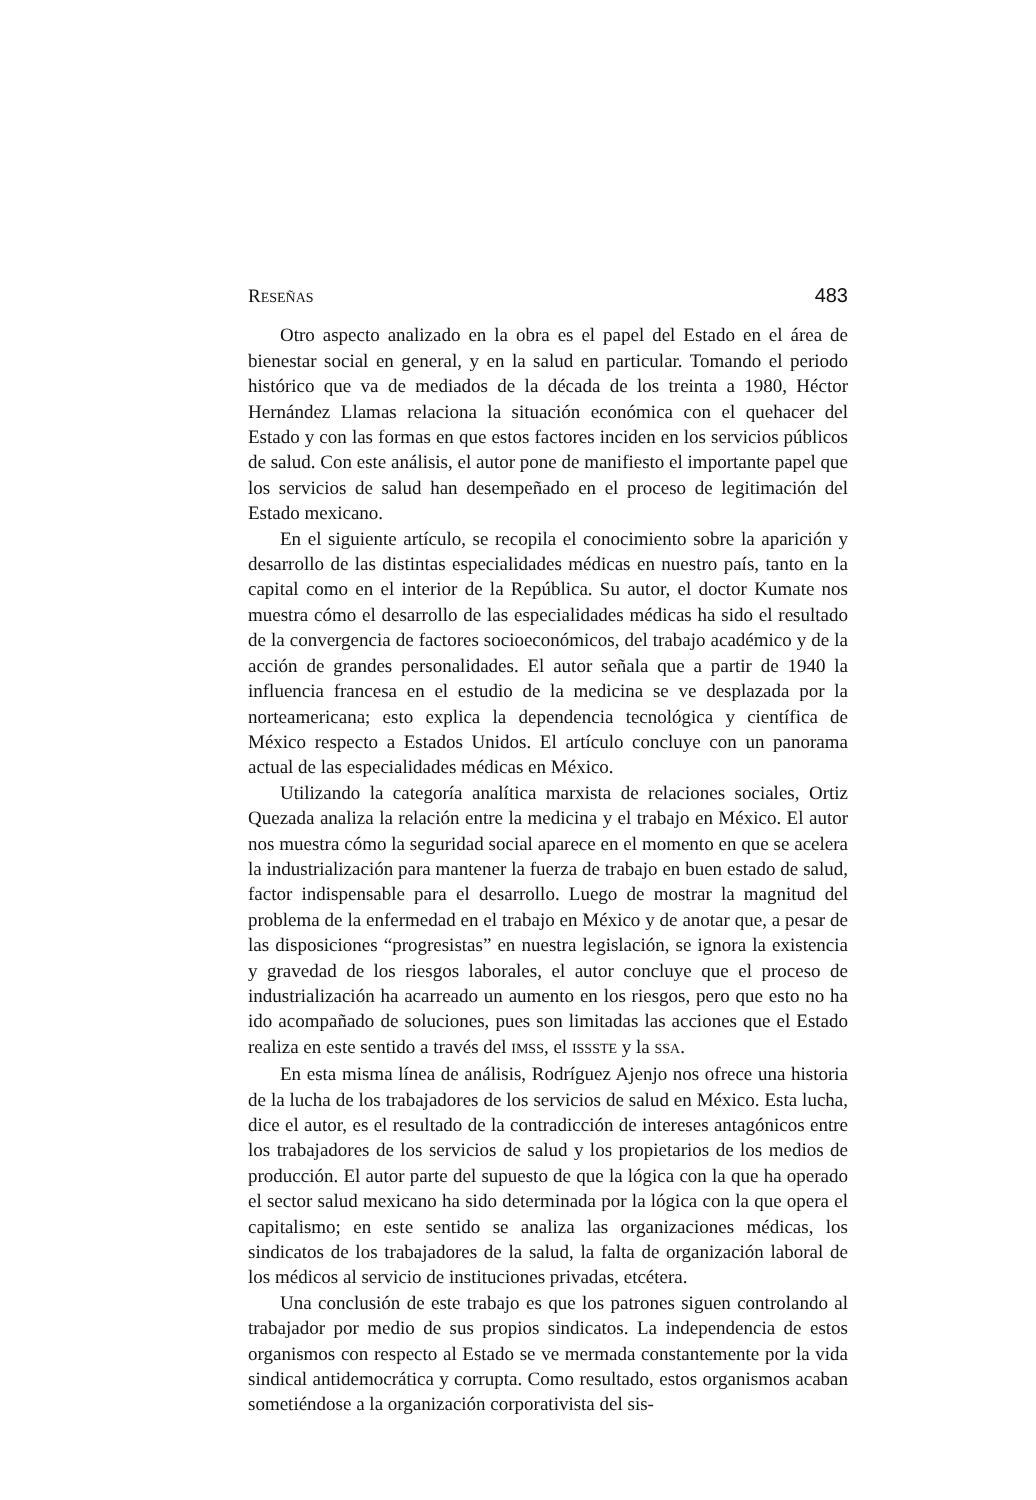RESEÑAS 483
Otro aspecto analizado en la obra es el papel del Estado en el área de bienestar social en general, y en la salud en particular. Tomando el periodo histórico que va de mediados de la década de los treinta a 1980, Héctor Hernández Llamas relaciona la situación económica con el quehacer del Estado y con las formas en que estos factores inciden en los servicios públicos de salud. Con este análisis, el autor pone de manifiesto el importante papel que los servicios de salud han desempeñado en el proceso de legitimación del Estado mexicano.
En el siguiente artículo, se recopila el conocimiento sobre la aparición y desarrollo de las distintas especialidades médicas en nuestro país, tanto en la capital como en el interior de la República. Su autor, el doctor Kumate nos muestra cómo el desarrollo de las especialidades médicas ha sido el resultado de la convergencia de factores socioeconómicos, del trabajo académico y de la acción de grandes personalidades. El autor señala que a partir de 1940 la influencia francesa en el estudio de la medicina se ve desplazada por la norteamericana; esto explica la dependencia tecnológica y científica de México respecto a Estados Unidos. El artículo concluye con un panorama actual de las especialidades médicas en México.
Utilizando la categoría analítica marxista de relaciones sociales, Ortiz Quezada analiza la relación entre la medicina y el trabajo en México. El autor nos muestra cómo la seguridad social aparece en el momento en que se acelera la industrialización para mantener la fuerza de trabajo en buen estado de salud, factor indispensable para el desarrollo. Luego de mostrar la magnitud del problema de la enfermedad en el trabajo en México y de anotar que, a pesar de las disposiciones “progresistas” en nuestra legislación, se ignora la existencia y gravedad de los riesgos laborales, el autor concluye que el proceso de industrialización ha acarreado un aumento en los riesgos, pero que esto no ha ido acompañado de soluciones, pues son limitadas las acciones que el Estado realiza en este sentido a través del IMSS, el ISSSTE y la SSA.
En esta misma línea de análisis, Rodríguez Ajenjo nos ofrece una historia de la lucha de los trabajadores de los servicios de salud en México. Esta lucha, dice el autor, es el resultado de la contradicción de intereses antagónicos entre los trabajadores de los servicios de salud y los propietarios de los medios de producción. El autor parte del supuesto de que la lógica con la que ha operado el sector salud mexicano ha sido determinada por la lógica con la que opera el capitalismo; en este sentido se analiza las organizaciones médicas, los sindicatos de los trabajadores de la salud, la falta de organización laboral de los médicos al servicio de instituciones privadas, etcétera.
Una conclusión de este trabajo es que los patrones siguen controlando al trabajador por medio de sus propios sindicatos. La independencia de estos organismos con respecto al Estado se ve mermada constantemente por la vida sindical antidemocrática y corrupta. Como resultado, estos organismos acaban sometiéndose a la organización corporativista del sis-